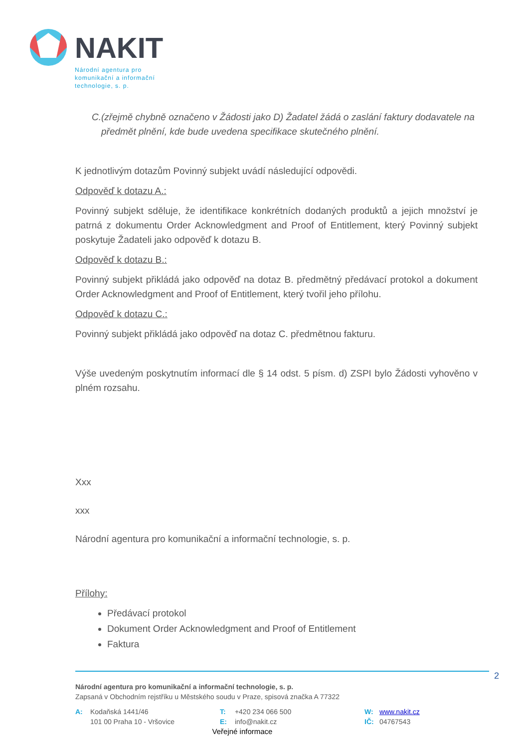NAKIT
Národní agentura pro
komunikační a informační
technologie, s. p.
C. (zřejmě chybně označeno v Žádosti jako D) Žadatel žádá o zaslání faktury dodavatele na předmět plnění, kde bude uvedena specifikace skutečného plnění.
K jednotlivým dotazům Povinný subjekt uvádí následující odpovědi.
Odpověď k dotazu A.:
Povinný subjekt sděluje, že identifikace konkrétních dodaných produktů a jejich množství je patrná z dokumentu Order Acknowledgment and Proof of Entitlement, který Povinný subjekt poskytuje Žadateli jako odpověď k dotazu B.
Odpověď k dotazu B.:
Povinný subjekt přikládá jako odpověď na dotaz B. předmětný předávací protokol a dokument Order Acknowledgment and Proof of Entitlement, který tvořil jeho přílohu.
Odpověď k dotazu C.:
Povinný subjekt přikládá jako odpověď na dotaz C. předmětnou fakturu.
Výše uvedeným poskytnutím informací dle § 14 odst. 5 písm. d) ZSPI bylo Žádosti vyhověno v plném rozsahu.
Xxx
xxx
Národní agentura pro komunikační a informační technologie, s. p.
Přílohy:
Předávací protokol
Dokument Order Acknowledgment and Proof of Entitlement
Faktura
2
Národní agentura pro komunikační a informační technologie, s. p.
Zapsaná v Obchodním rejstříku u Městského soudu v Praze, spisová značka A 77322
A: Kodaňská 1441/46
101 00 Praha 10 - Vršovice
T: +420 234 066 500
E: info@nakit.cz
W: www.nakit.cz
IČ: 04767543
Veřejné informace